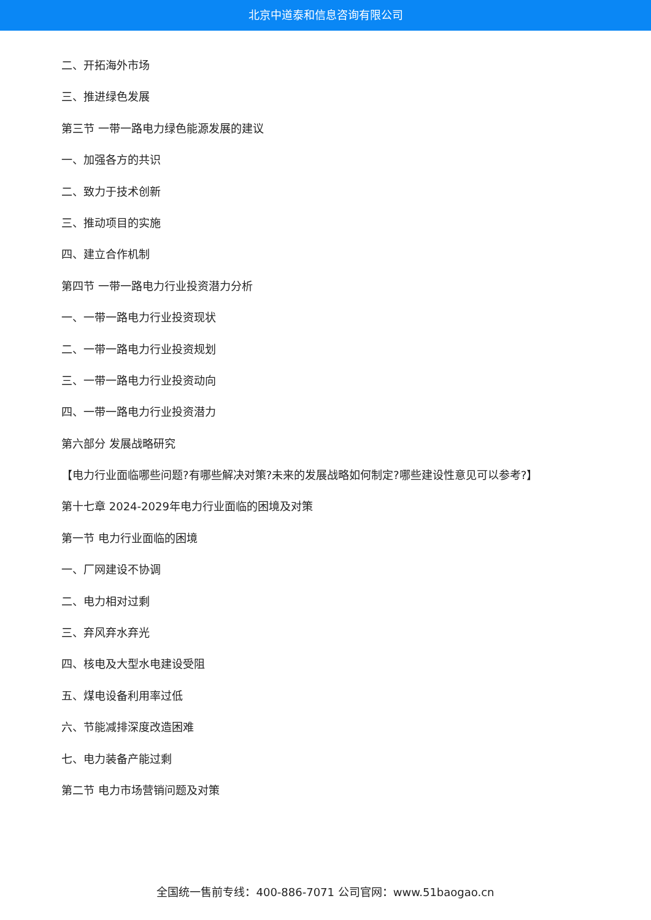北京中道泰和信息咨询有限公司
二、开拓海外市场
三、推进绿色发展
第三节 一带一路电力绿色能源发展的建议
一、加强各方的共识
二、致力于技术创新
三、推动项目的实施
四、建立合作机制
第四节 一带一路电力行业投资潜力分析
一、一带一路电力行业投资现状
二、一带一路电力行业投资规划
三、一带一路电力行业投资动向
四、一带一路电力行业投资潜力
第六部分 发展战略研究
【电力行业面临哪些问题?有哪些解决对策?未来的发展战略如何制定?哪些建设性意见可以参考?】
第十七章 2024-2029年电力行业面临的困境及对策
第一节 电力行业面临的困境
一、厂网建设不协调
二、电力相对过剩
三、弃风弃水弃光
四、核电及大型水电建设受阻
五、煤电设备利用率过低
六、节能减排深度改造困难
七、电力装备产能过剩
第二节 电力市场营销问题及对策
全国统一售前专线：400-886-7071 公司官网：www.51baogao.cn